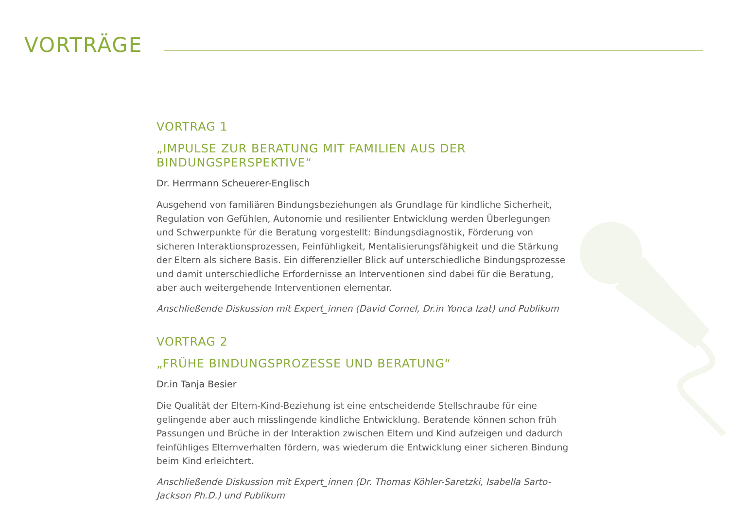VORTRÄGE
VORTRAG 1
„IMPULSE ZUR BERATUNG MIT FAMILIEN AUS DER BINDUNGSPERSPEKTIVE“
Dr. Herrmann Scheuerer-Englisch
Ausgehend von familiären Bindungsbeziehungen als Grundlage für kindliche Sicherheit, Regulation von Gefühlen, Autonomie und resilienter Entwicklung werden Überlegungen und Schwerpunkte für die Beratung vorgestellt: Bindungsdiagnostik, Förderung von sicheren Interaktionsprozessen, Feinfühligkeit, Mentalisierungsfähigkeit und die Stärkung der Eltern als sichere Basis. Ein differenzieller Blick auf unterschiedliche Bindungsprozesse und damit unterschiedliche Erfordernisse an Interventionen sind dabei für die Beratung, aber auch weitergehende Interventionen elementar.
Anschließende Diskussion mit Expert_innen (David Cornel, Dr.in Yonca Izat) und Publikum
VORTRAG 2
„FRÜHE BINDUNGSPROZESSE UND BERATUNG“
Dr.in Tanja Besier
Die Qualität der Eltern-Kind-Beziehung ist eine entscheidende Stellschraube für eine gelingende aber auch misslingende kindliche Entwicklung. Beratende können schon früh Passungen und Brüche in der Interaktion zwischen Eltern und Kind aufzeigen und dadurch feinfühliges Elternverhalten fördern, was wiederum die Entwicklung einer sicheren Bindung beim Kind erleichtert.
Anschließende Diskussion mit Expert_innen (Dr. Thomas Köhler-Saretzki, Isabella Sarto-Jackson Ph.D.) und Publikum